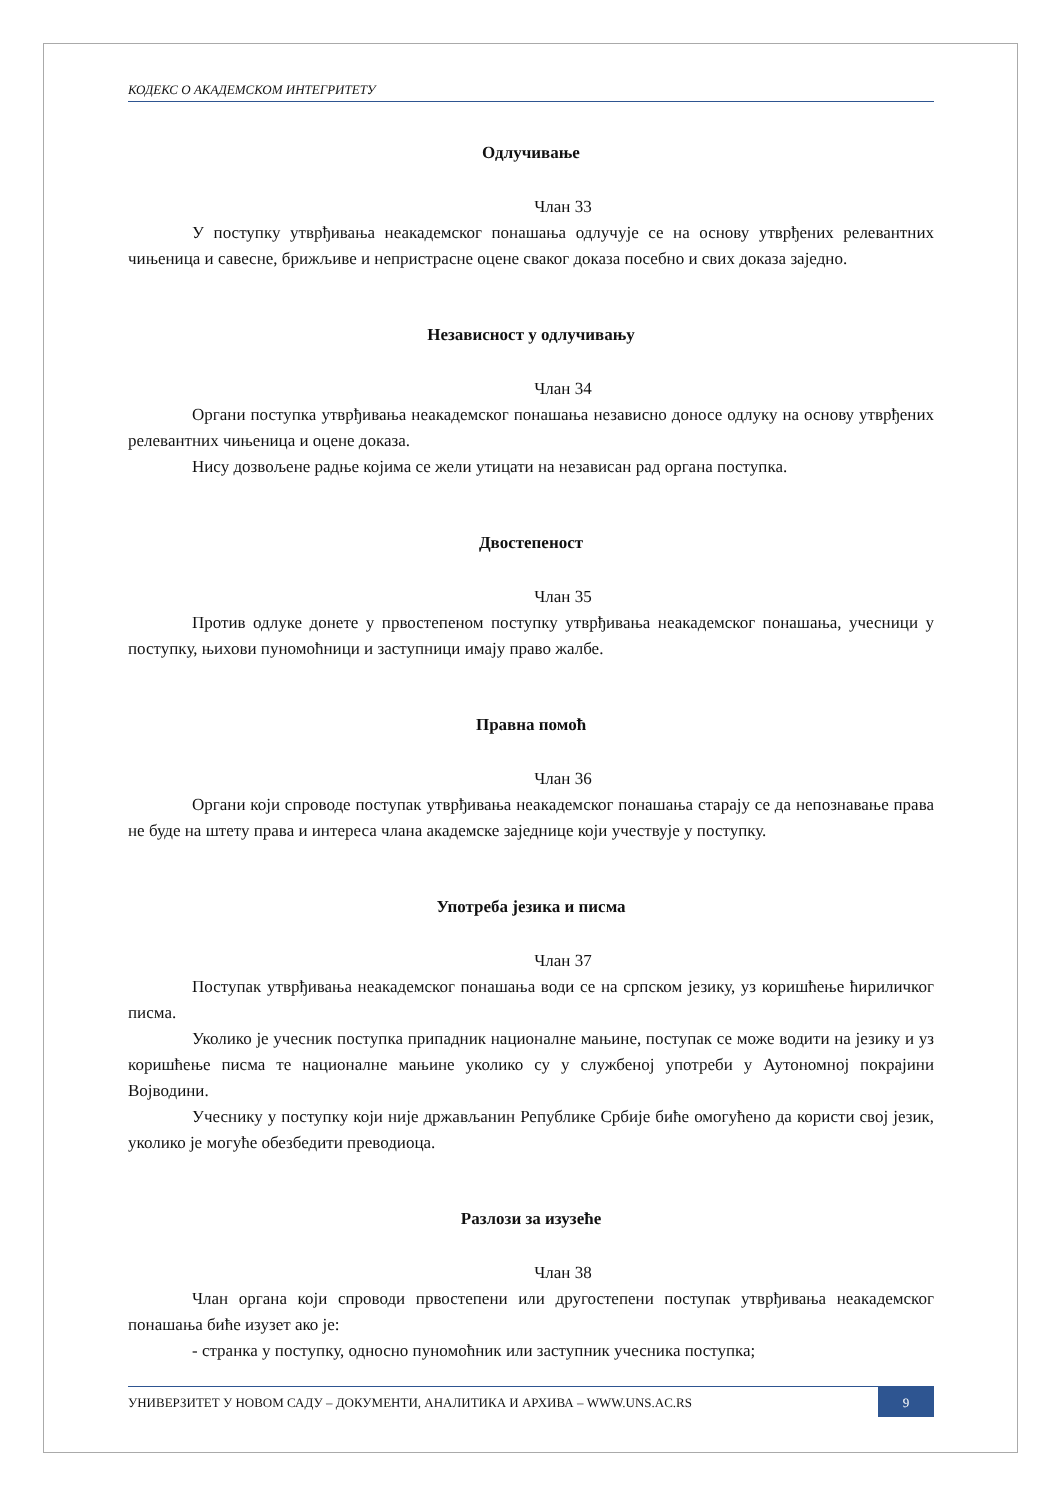КОДЕКС О АКАДЕМСКОМ ИНТЕГРИТЕТУ
Одлучивање
Члан 33
У поступку утврђивања неакадемског понашања одлучује се на основу утврђених релевантних чињеница и савесне, брижљиве и непристрасне оцене сваког доказа посебно и свих доказа заједно.
Независност у одлучивању
Члан 34
Органи поступка утврђивања неакадемског понашања независно доносе одлуку на основу утврђених релевантних чињеница и оцене доказа.
Нису дозвољене радње којима се жели утицати на независан рад органа поступка.
Двостепеност
Члан 35
Против одлуке донете у првостепеном поступку утврђивања неакадемског понашања, учесници у поступку, њихови пуномоћници и заступници имају право жалбе.
Правна помоћ
Члан 36
Органи који спроводе поступак утврђивања неакадемског понашања старају се да непознавање права не буде на штету права и интереса члана академске заједнице који учествује у поступку.
Употреба језика и писма
Члан 37
Поступак утврђивања неакадемског понашања води се на српском језику, уз коришћење ћириличког писма.
Уколико је учесник поступка припадник националне мањине, поступак се може водити на језику и уз коришћење писма те националне мањине уколико су у службеној употреби у Аутономној покрајини Војводини.
Учеснику у поступку који није држављанин Републике Србије биће омогућено да користи свој језик, уколико је могуће обезбедити преводиоца.
Разлози за изузеће
Члан 38
Члан органа који спроводи првостепени или другостепени поступак утврђивања неакадемског понашања биће изузет ако је:
- странка у поступку, односно пуномоћник или заступник учесника поступка;
УНИВЕРЗИТЕТ У НОВОМ САДУ – ДОКУМЕНТИ, АНАЛИТИКА И АРХИВА – WWW.UNS.AC.RS
9